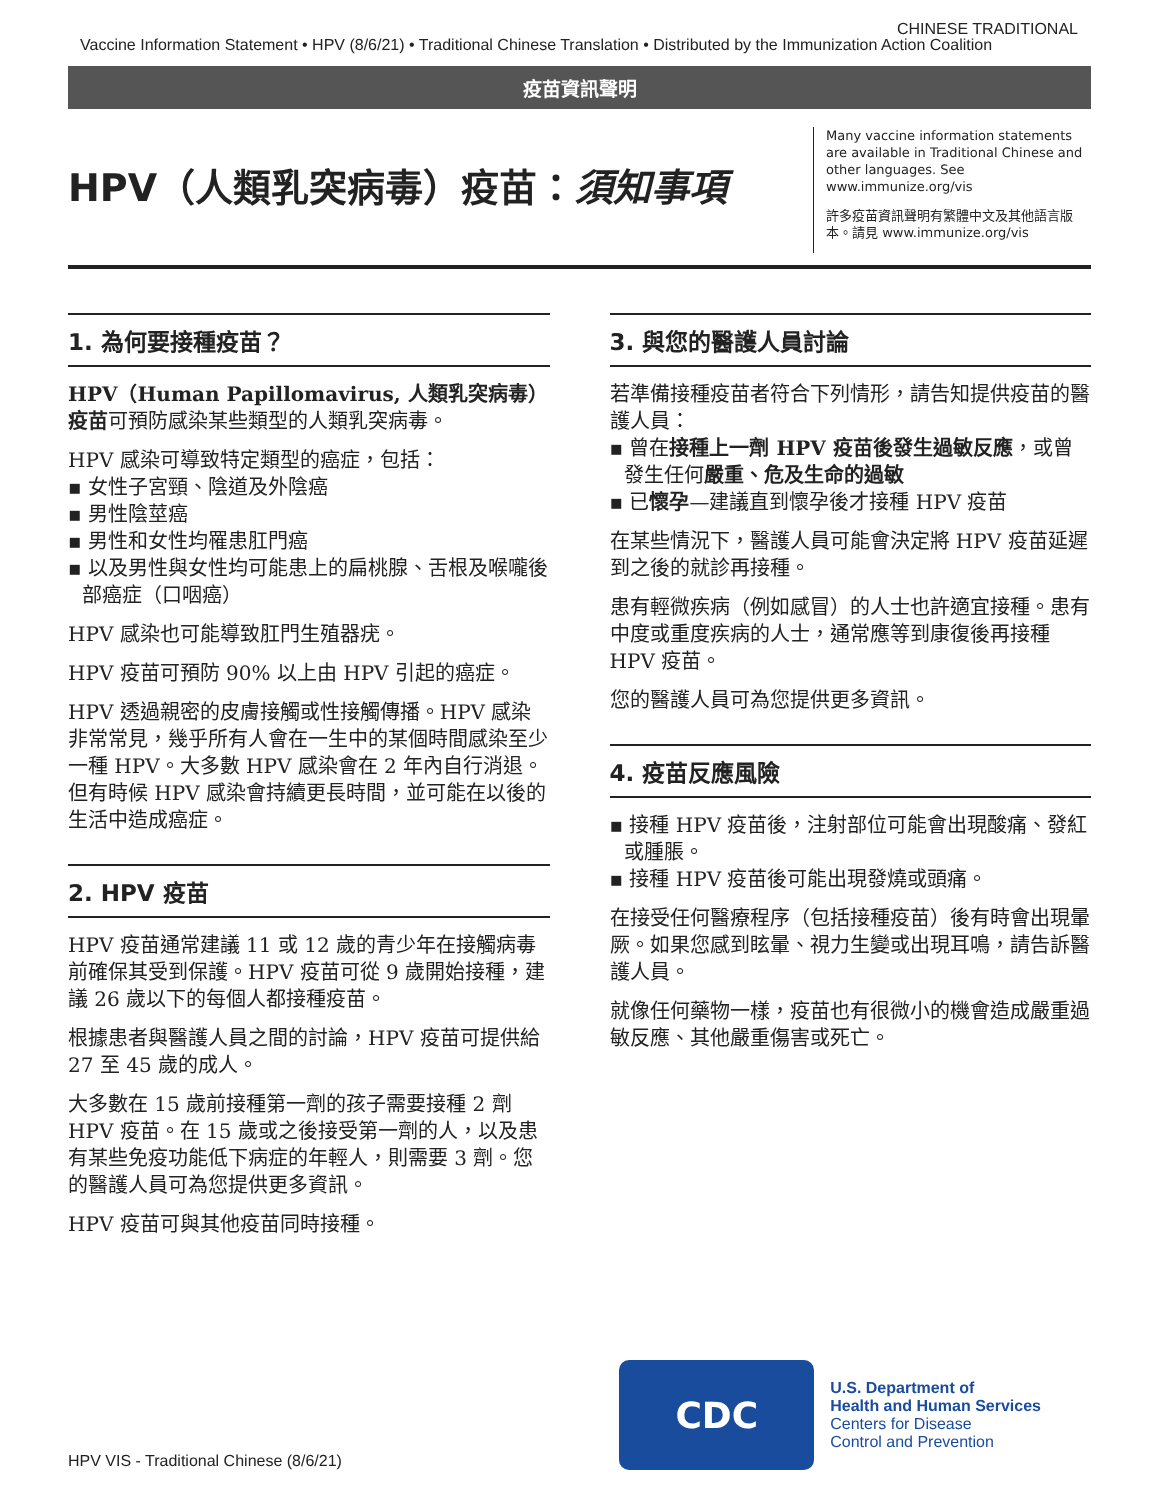CHINESE TRADITIONAL
Vaccine Information Statement • HPV (8/6/21) • Traditional Chinese Translation • Distributed by the Immunization Action Coalition
疫苗資訊聲明
HPV（人類乳突病毒）疫苗：須知事項
Many vaccine information statements are available in Traditional Chinese and other languages. See www.immunize.org/vis
許多疫苗資訊聲明有繁體中文及其他語言版本。請見 www.immunize.org/vis
1. 為何要接種疫苗？
HPV（Human Papillomavirus, 人類乳突病毒）疫苗可預防感染某些類型的人類乳突病毒。
HPV 感染可導致特定類型的癌症，包括：
▪ 女性子宮頸、陰道及外陰癌
▪ 男性陰莖癌
▪ 男性和女性均罹患肛門癌
▪ 以及男性與女性均可能患上的扁桃腺、舌根及喉嚨後部癌症（口咽癌）
HPV 感染也可能導致肛門生殖器疣。
HPV 疫苗可預防 90% 以上由 HPV 引起的癌症。
HPV 透過親密的皮膚接觸或性接觸傳播。HPV 感染非常常見，幾乎所有人會在一生中的某個時間感染至少一種 HPV。大多數 HPV 感染會在 2 年內自行消退。但有時候 HPV 感染會持續更長時間，並可能在以後的生活中造成癌症。
2. HPV 疫苗
HPV 疫苗通常建議 11 或 12 歲的青少年在接觸病毒前確保其受到保護。HPV 疫苗可從 9 歲開始接種，建議 26 歲以下的每個人都接種疫苗。
根據患者與醫護人員之間的討論，HPV 疫苗可提供給 27 至 45 歲的成人。
大多數在 15 歲前接種第一劑的孩子需要接種 2 劑 HPV 疫苗。在 15 歲或之後接受第一劑的人，以及患有某些免疫功能低下病症的年輕人，則需要 3 劑。您的醫護人員可為您提供更多資訊。
HPV 疫苗可與其他疫苗同時接種。
3. 與您的醫護人員討論
若準備接種疫苗者符合下列情形，請告知提供疫苗的醫護人員：
▪ 曾在接種上一劑 HPV 疫苗後發生過敏反應，或曾發生任何嚴重、危及生命的過敏
▪ 已懷孕—建議直到懷孕後才接種 HPV 疫苗
在某些情況下，醫護人員可能會決定將 HPV 疫苗延遲到之後的就診再接種。
患有輕微疾病（例如感冒）的人士也許適宜接種。患有中度或重度疾病的人士，通常應等到康復後再接種 HPV 疫苗。
您的醫護人員可為您提供更多資訊。
4. 疫苗反應風險
▪ 接種 HPV 疫苗後，注射部位可能會出現酸痛、發紅或腫脹。
▪ 接種 HPV 疫苗後可能出現發燒或頭痛。
在接受任何醫療程序（包括接種疫苗）後有時會出現暈厥。如果您感到眩暈、視力生變或出現耳鳴，請告訴醫護人員。
就像任何藥物一樣，疫苗也有很微小的機會造成嚴重過敏反應、其他嚴重傷害或死亡。
HPV VIS - Traditional Chinese (8/6/21)
CDC
U.S. Department of
Health and Human Services
Centers for Disease
Control and Prevention